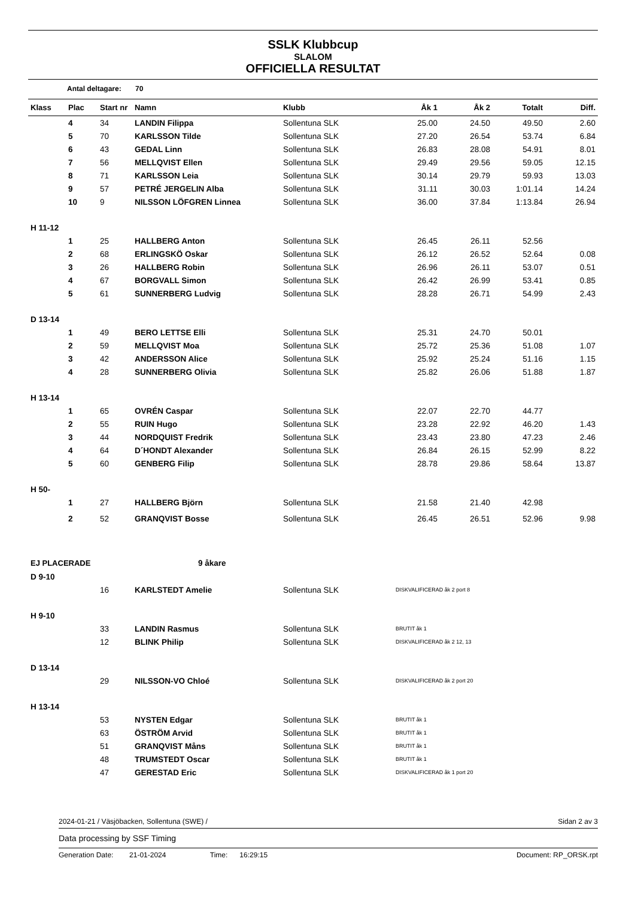SSLK Klubbcup
SLALOM
OFFICIELLA RESULTAT
Antal deltagare: 70
| Klass | Plac | Start nr | Namn | Klubb | Åk 1 | Åk 2 | Totalt | Diff. |
| --- | --- | --- | --- | --- | --- | --- | --- | --- |
| | 4 | 34 | LANDIN Filippa | Sollentuna SLK | 25.00 | 24.50 | 49.50 | 2.60 |
| | 5 | 70 | KARLSSON Tilde | Sollentuna SLK | 27.20 | 26.54 | 53.74 | 6.84 |
| | 6 | 43 | GEDAL Linn | Sollentuna SLK | 26.83 | 28.08 | 54.91 | 8.01 |
| | 7 | 56 | MELLQVIST Ellen | Sollentuna SLK | 29.49 | 29.56 | 59.05 | 12.15 |
| | 8 | 71 | KARLSSON Leia | Sollentuna SLK | 30.14 | 29.79 | 59.93 | 13.03 |
| | 9 | 57 | PETRÉ JERGELIN Alba | Sollentuna SLK | 31.11 | 30.03 | 1:01.14 | 14.24 |
| | 10 | 9 | NILSSON LÖFGREN Linnea | Sollentuna SLK | 36.00 | 37.84 | 1:13.84 | 26.94 |
| H 11-12 | | | | | | | | |
| | 1 | 25 | HALLBERG Anton | Sollentuna SLK | 26.45 | 26.11 | 52.56 | |
| | 2 | 68 | ERLINGSKÖ Oskar | Sollentuna SLK | 26.12 | 26.52 | 52.64 | 0.08 |
| | 3 | 26 | HALLBERG Robin | Sollentuna SLK | 26.96 | 26.11 | 53.07 | 0.51 |
| | 4 | 67 | BORGVALL Simon | Sollentuna SLK | 26.42 | 26.99 | 53.41 | 0.85 |
| | 5 | 61 | SUNNERBERG Ludvig | Sollentuna SLK | 28.28 | 26.71 | 54.99 | 2.43 |
| D 13-14 | | | | | | | | |
| | 1 | 49 | BERO LETTSE Elli | Sollentuna SLK | 25.31 | 24.70 | 50.01 | |
| | 2 | 59 | MELLQVIST Moa | Sollentuna SLK | 25.72 | 25.36 | 51.08 | 1.07 |
| | 3 | 42 | ANDERSSON Alice | Sollentuna SLK | 25.92 | 25.24 | 51.16 | 1.15 |
| | 4 | 28 | SUNNERBERG Olivia | Sollentuna SLK | 25.82 | 26.06 | 51.88 | 1.87 |
| H 13-14 | | | | | | | | |
| | 1 | 65 | OVRÉN Caspar | Sollentuna SLK | 22.07 | 22.70 | 44.77 | |
| | 2 | 55 | RUIN Hugo | Sollentuna SLK | 23.28 | 22.92 | 46.20 | 1.43 |
| | 3 | 44 | NORDQUIST Fredrik | Sollentuna SLK | 23.43 | 23.80 | 47.23 | 2.46 |
| | 4 | 64 | D´HONDT Alexander | Sollentuna SLK | 26.84 | 26.15 | 52.99 | 8.22 |
| | 5 | 60 | GENBERG Filip | Sollentuna SLK | 28.78 | 29.86 | 58.64 | 13.87 |
| H 50- | | | | | | | | |
| | 1 | 27 | HALLBERG Björn | Sollentuna SLK | 21.58 | 21.40 | 42.98 | |
| | 2 | 52 | GRANQVIST Bosse | Sollentuna SLK | 26.45 | 26.51 | 52.96 | 9.98 |
| EJ PLACERADE | | | 9 åkare | | | | | |
| D 9-10 | | | | | | | | |
| | | 16 | KARLSTEDT Amelie | Sollentuna SLK | DISKVALIFICERAD åk 2 port 8 | | | |
| H 9-10 | | | | | | | | |
| | | 33 | LANDIN Rasmus | Sollentuna SLK | BRUTIT åk 1 | | | |
| | | 12 | BLINK Philip | Sollentuna SLK | DISKVALIFICERAD åk 2 12, 13 | | | |
| D 13-14 | | | | | | | | |
| | | 29 | NILSSON-VO Chloé | Sollentuna SLK | DISKVALIFICERAD åk 2 port 20 | | | |
| H 13-14 | | | | | | | | |
| | | 53 | NYSTEN Edgar | Sollentuna SLK | BRUTIT åk 1 | | | |
| | | 63 | ÖSTRÖM Arvid | Sollentuna SLK | BRUTIT åk 1 | | | |
| | | 51 | GRANQVIST Måns | Sollentuna SLK | BRUTIT åk 1 | | | |
| | | 48 | TRUMSTEDT Oscar | Sollentuna SLK | BRUTIT åk 1 | | | |
| | | 47 | GERESTAD Eric | Sollentuna SLK | DISKVALIFICERAD åk 1 port 20 | | | |
2024-01-21 / Väsjöbacken, Sollentuna (SWE) / Sidan 2 av 3
Data processing by SSF Timing
Generation Date: 21-01-2024 Time: 16:29:15 Document: RP_ORSK.rpt